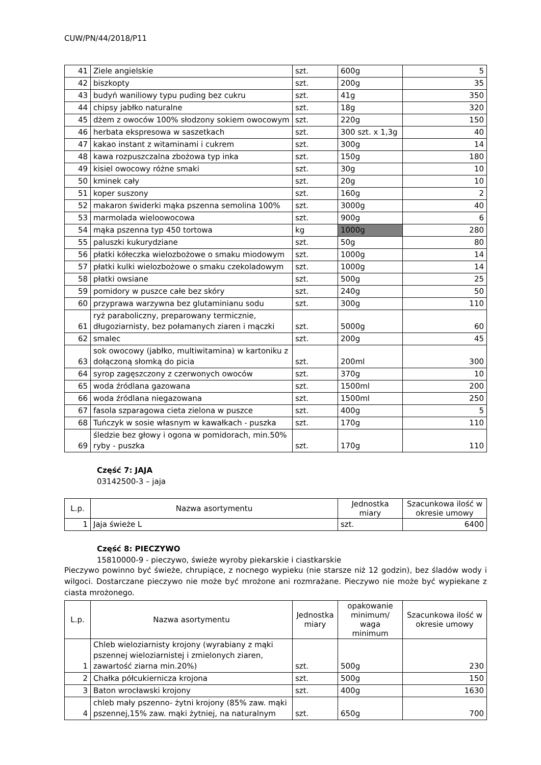CUW/PN/44/2018/P11
| 41 | Ziele angielskie | szt. | 600g | 5 |
| 42 | biszkopty | szt. | 200g | 35 |
| 43 | budyń waniliowy typu puding bez cukru | szt. | 41g | 350 |
| 44 | chipsy jabłko naturalne | szt. | 18g | 320 |
| 45 | dżem z owoców 100% słodzony sokiem owocowym | szt. | 220g | 150 |
| 46 | herbata ekspresowa w saszetkach | szt. | 300 szt. x 1,3g | 40 |
| 47 | kakao instant z witaminami i cukrem | szt. | 300g | 14 |
| 48 | kawa rozpuszczalna zbożowa typ inka | szt. | 150g | 180 |
| 49 | kisiel owocowy różne smaki | szt. | 30g | 10 |
| 50 | kminek cały | szt. | 20g | 10 |
| 51 | koper suszony | szt. | 160g | 2 |
| 52 | makaron świderki mąka pszenna semolina 100% | szt. | 3000g | 40 |
| 53 | marmolada wieloowocowa | szt. | 900g | 6 |
| 54 | mąka pszenna typ 450 tortowa | kg | 1000g | 280 |
| 55 | paluszki kukurydziane | szt. | 50g | 80 |
| 56 | płatki kółeczka wielozbożowe o smaku miodowym | szt. | 1000g | 14 |
| 57 | płatki kulki wielozbożowe o smaku czekoladowym | szt. | 1000g | 14 |
| 58 | płatki owsiane | szt. | 500g | 25 |
| 59 | pomidory w puszce całe bez skóry | szt. | 240g | 50 |
| 60 | przyprawa warzywna bez glutaminianu sodu | szt. | 300g | 110 |
| 61 | ryż paraboliczny, preparowany termicznie, długoziarnisty, bez połamanych ziaren i mączki | szt. | 5000g | 60 |
| 62 | smalec | szt. | 200g | 45 |
| 63 | sok owocowy (jabłko, multiwitamina) w kartoniku z dołączoną słomką do picia | szt. | 200ml | 300 |
| 64 | syrop zagęszczony z czerwonych owoców | szt. | 370g | 10 |
| 65 | woda źródlana gazowana | szt. | 1500ml | 200 |
| 66 | woda źródlana niegazowana | szt. | 1500ml | 250 |
| 67 | fasola szparagowa cieta zielona w puszce | szt. | 400g | 5 |
| 68 | Tuńczyk w sosie własnym w kawałkach - puszka | szt. | 170g | 110 |
| 69 | śledzie bez głowy i ogona w pomidorach, min.50% ryby - puszka | szt. | 170g | 110 |
Część 7: JAJA
03142500-3 – jaja
| L.p. | Nazwa asortymentu | Jednostka miary | Szacunkowa ilość w okresie umowy |
| --- | --- | --- | --- |
| 1 | Jaja świeże L | szt. | 6400 |
Część 8: PIECZYWO
15810000-9 - pieczywo, świeże wyroby piekarskie i ciastkarskie
Pieczywo powinno być świeże, chrupiące, z nocnego wypieku (nie starsze niż 12 godzin), bez śladów wody i wilgoci. Dostarczane pieczywo nie może być mrożone ani rozmrażane. Pieczywo nie może być wypiekane z ciasta mrożonego.
| L.p. | Nazwa asortymentu | Jednostka miary | opakowanie minimum/ waga minimum | Szacunkowa ilość w okresie umowy |
| --- | --- | --- | --- | --- |
| 1 | Chleb wieloziarnisty krojony (wyrabiany z mąki pszennej wieloziarnistej i zmielonych ziaren, zawartość ziarna min.20%) | szt. | 500g | 230 |
| 2 | Chałka półcukiernicza krojona | szt. | 500g | 150 |
| 3 | Baton wrocławski krojony | szt. | 400g | 1630 |
| 4 | chleb mały pszenno- żytni krojony (85% zaw. mąki pszennej,15% zaw. mąki żytniej, na naturalnym | szt. | 650g | 700 |